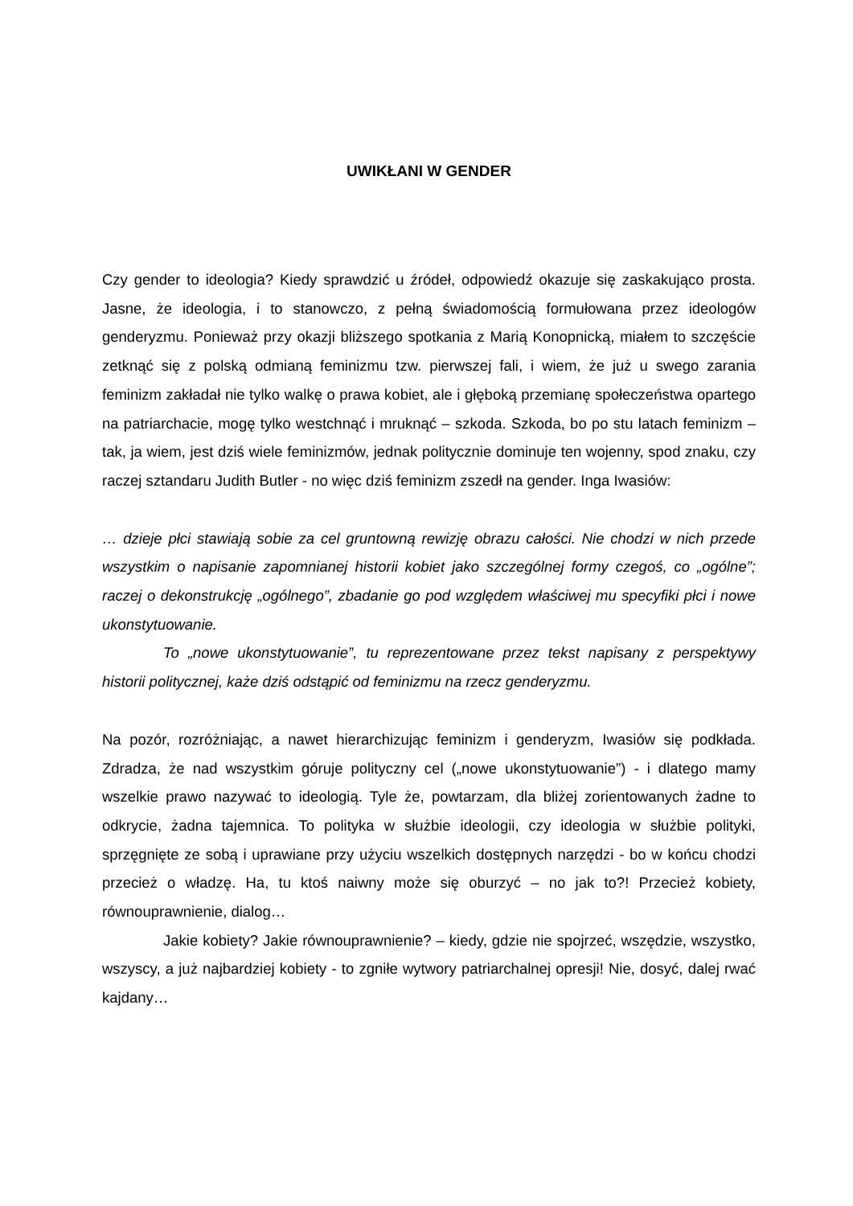UWIKŁANI W GENDER
Czy gender to ideologia? Kiedy sprawdzić u źródeł, odpowiedź okazuje się zaskakująco prosta. Jasne, że ideologia, i to stanowczo, z pełną świadomością formułowana przez ideologów genderyzmu. Ponieważ przy okazji bliższego spotkania z Marią Konopnicką, miałem to szczęście zetknąć się z polską odmianą feminizmu tzw. pierwszej fali, i wiem, że już u swego zarania feminizm zakładał nie tylko walkę o prawa kobiet, ale i głęboką przemianę społeczeństwa opartego na patriarchacie, mogę tylko westchnąć i mruknąć – szkoda. Szkoda, bo po stu latach feminizm – tak, ja wiem, jest dziś wiele feminizmów, jednak politycznie dominuje ten wojenny, spod znaku, czy raczej sztandaru Judith Butler - no więc dziś feminizm zszedł na gender. Inga Iwasiów:
… dzieje płci stawiają sobie za cel gruntowną rewizję obrazu całości. Nie chodzi w nich przede wszystkim o napisanie zapomnianej historii kobiet jako szczególnej formy czegoś, co „ogólne”; raczej o dekonstrukcję „ogólnego”, zbadanie go pod względem właściwej mu specyfiki płci i nowe ukonstytuowanie.
To „nowe ukonstytuowanie”, tu reprezentowane przez tekst napisany z perspektywy historii politycznej, każe dziś odstąpić od feminizmu na rzecz genderyzmu.
Na pozór, rozróżniając, a nawet hierarchizując feminizm i genderyzm, Iwasiów się podkłada. Zdradza, że nad wszystkim góruje polityczny cel („nowe ukonstytuowanie”) - i dlatego mamy wszelkie prawo nazywać to ideologią. Tyle że, powtarzam, dla bliżej zorientowanych żadne to odkrycie, żadna tajemnica. To polityka w służbie ideologii, czy ideologia w służbie polityki, sprzęgnięte ze sobą i uprawiane przy użyciu wszelkich dostępnych narzędzi - bo w końcu chodzi przecież o władzę. Ha, tu ktoś naiwny może się oburzyć – no jak to?! Przecież kobiety, równouprawnienie, dialog…
Jakie kobiety? Jakie równouprawnienie? – kiedy, gdzie nie spojrzeć, wszędzie, wszystko, wszyscy, a już najbardziej kobiety - to zgniłe wytwory patriarchalnej opresji! Nie, dosyć, dalej rwać kajdany…